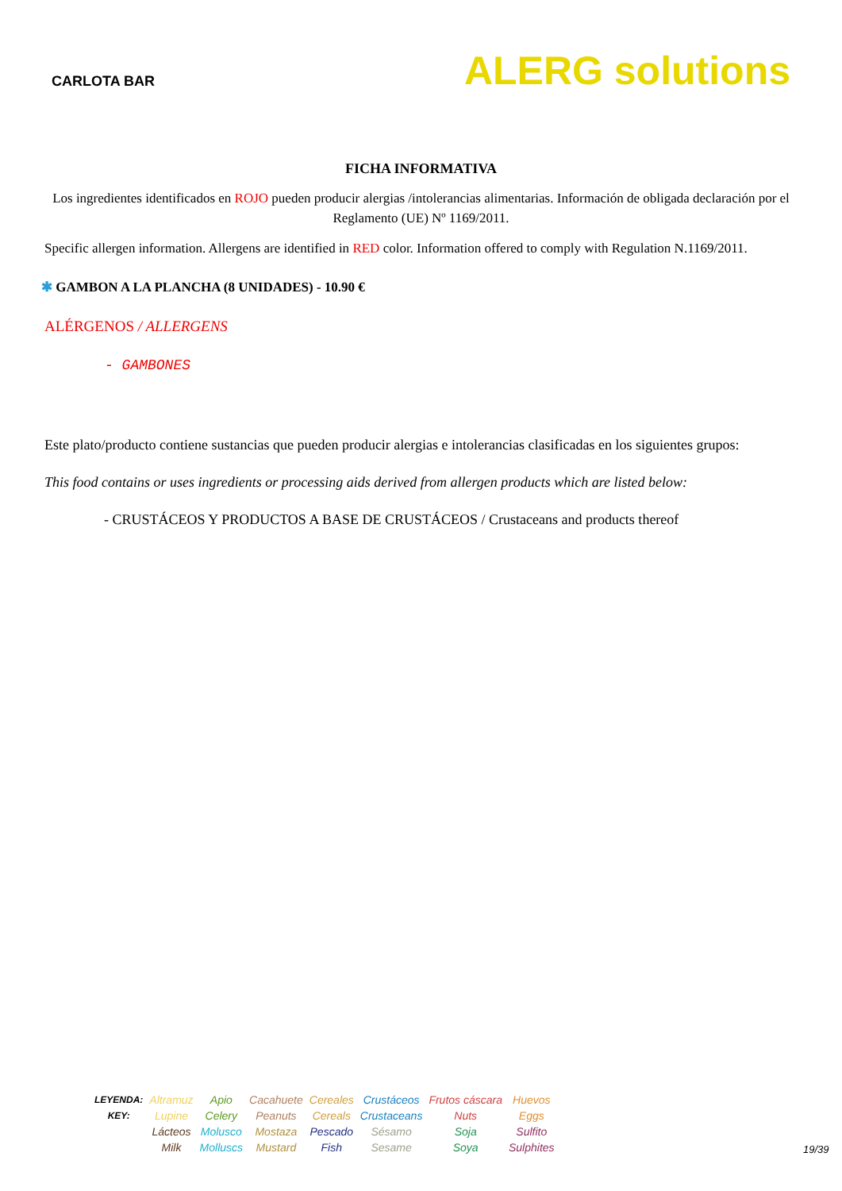CARLOTA BAR
ALERG solutions
FICHA INFORMATIVA
Los ingredientes identificados en ROJO pueden producir alergias /intolerancias alimentarias. Información de obligada declaración por el Reglamento (UE) Nº 1169/2011.
Specific allergen information. Allergens are identified in RED color. Information offered to comply with Regulation N.1169/2011.
✱ GAMBON A LA PLANCHA (8 UNIDADES) - 10.90 €
ALÉRGENOS / ALLERGENS
- GAMBONES
Este plato/producto contiene sustancias que pueden producir alergias e intolerancias clasificadas en los siguientes grupos:
This food contains or uses ingredients or processing aids derived from allergen products which are listed below:
- CRUSTÁCEOS Y PRODUCTOS A BASE DE CRUSTÁCEOS / Crustaceans and products thereof
| LEYENDA: KEY: | Altramuz Lupine | Apio Celery | Cacahuete Peanuts | Cereales Cereals | Crustáceos Crustaceans | Frutos cáscara Nuts | Huevos Eggs |
| | Lácteos Milk | Molusco Molluscs | Mostaza Mustard | Pescado Fish | Sésamo Sesame | Soja Soya | Sulfito Sulphites |
19/39